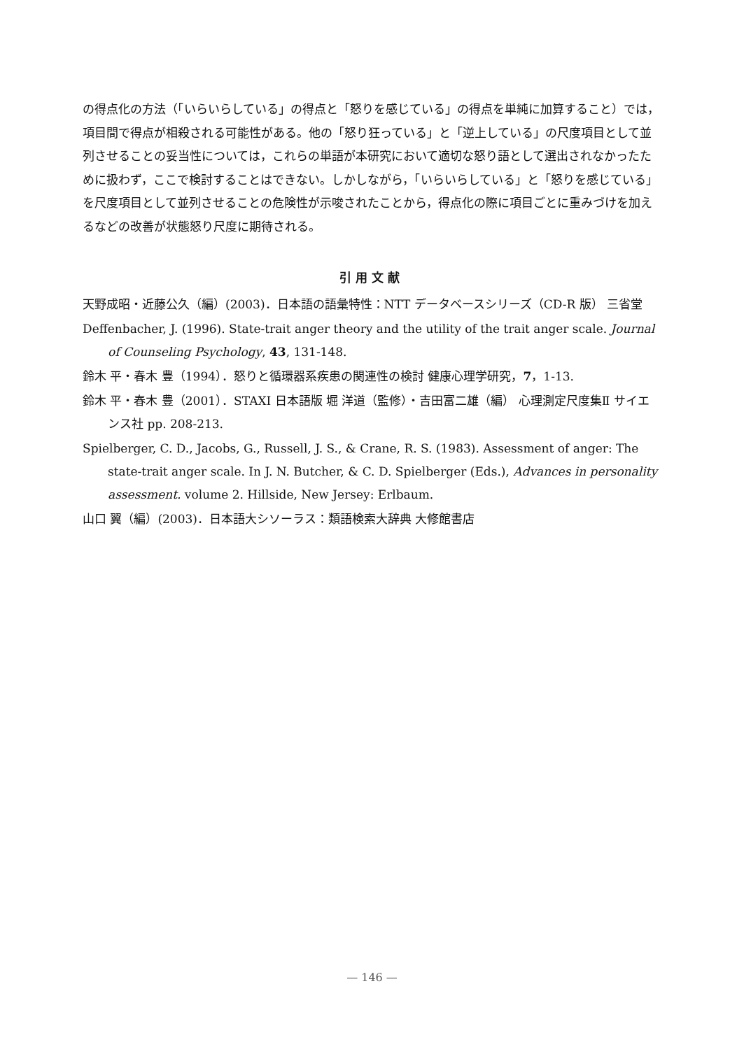の得点化の方法（「いらいらしている」の得点と「怒りを感じている」の得点を単純に加算すること）では，項目間で得点が相殺される可能性がある。他の「怒り狂っている」と「逆上している」の尺度項目として並列させることの妥当性については，これらの単語が本研究において適切な怒り語として選出されなかったために扱わず，ここで検討することはできない。しかしながら，「いらいらしている」と「怒りを感じている」を尺度項目として並列させることの危険性が示唆されたことから，得点化の際に項目ごとに重みづけを加えるなどの改善が状態怒り尺度に期待される。
引用文献
天野成昭・近藤公久（編）(2003)．日本語の語彙特性：NTT データベースシリーズ（CD-R 版） 三省堂
Deffenbacher, J. (1996). State-trait anger theory and the utility of the trait anger scale. Journal of Counseling Psychology, 43, 131-148.
鈴木 平・春木 豊（1994）．怒りと循環器系疾患の関連性の検討 健康心理学研究，7，1-13.
鈴木 平・春木 豊（2001）．STAXI 日本語版 堀 洋道（監修）・吉田富二雄（編） 心理測定尺度集Ⅱ サイエンス社 pp. 208-213.
Spielberger, C. D., Jacobs, G., Russell, J. S., & Crane, R. S. (1983). Assessment of anger: The state-trait anger scale. In J. N. Butcher, & C. D. Spielberger (Eds.), Advances in personality assessment. volume 2. Hillside, New Jersey: Erlbaum.
山口 翼（編）(2003)．日本語大シソーラス：類語検索大辞典 大修館書店
— 146 —